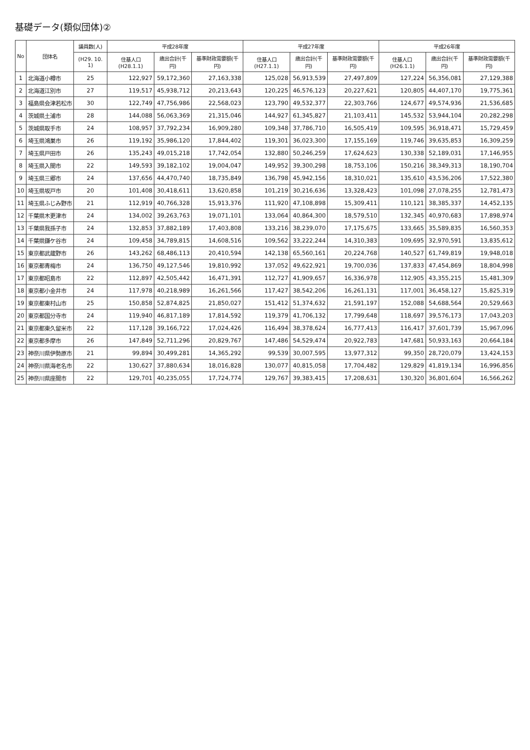基礎データ(類似団体)②
| No | 団体名 | 議員数(人) | 平成28年度 | | | 平成27年度 | | | 平成26年度 | | |
| --- | --- | --- | --- | --- | --- | --- | --- | --- | --- | --- | --- |
| | | (H29. 10. 1) | 住基人口(H28.1.1) | 歳出合計(千円) | 基準財政需要額(千円) | 住基人口(H27.1.1) | 歳出合計(千円) | 基準財政需要額(千円) | 住基人口(H26.1.1) | 歳出合計(千円) | 基準財政需要額(千円) |
| 1 | 北海道小樽市 | 25 | 122,927 | 59,172,360 | 27,163,338 | 125,028 | 56,913,539 | 27,497,809 | 127,224 | 56,356,081 | 27,129,388 |
| 2 | 北海道江別市 | 27 | 119,517 | 45,938,712 | 20,213,643 | 120,225 | 46,576,123 | 20,227,621 | 120,805 | 44,407,170 | 19,775,361 |
| 3 | 福島県会津若松市 | 30 | 122,749 | 47,756,986 | 22,568,023 | 123,790 | 49,532,377 | 22,303,766 | 124,677 | 49,574,936 | 21,536,685 |
| 4 | 茨城県土浦市 | 28 | 144,088 | 56,063,369 | 21,315,046 | 144,927 | 61,345,827 | 21,103,411 | 145,532 | 53,944,104 | 20,282,298 |
| 5 | 茨城県取手市 | 24 | 108,957 | 37,792,234 | 16,909,280 | 109,348 | 37,786,710 | 16,505,419 | 109,595 | 36,918,471 | 15,729,459 |
| 6 | 埼玉県鴻巣市 | 26 | 119,192 | 35,986,120 | 17,844,402 | 119,301 | 36,023,300 | 17,155,169 | 119,746 | 39,635,853 | 16,309,259 |
| 7 | 埼玉県戸田市 | 26 | 135,243 | 49,015,218 | 17,742,054 | 132,880 | 50,246,259 | 17,624,623 | 130,338 | 52,189,031 | 17,146,955 |
| 8 | 埼玉県入間市 | 22 | 149,593 | 39,182,102 | 19,004,047 | 149,952 | 39,300,298 | 18,753,106 | 150,216 | 38,349,313 | 18,190,704 |
| 9 | 埼玉県三郷市 | 24 | 137,656 | 44,470,740 | 18,735,849 | 136,798 | 45,942,156 | 18,310,021 | 135,610 | 43,536,206 | 17,522,380 |
| 10 | 埼玉県坂戸市 | 20 | 101,408 | 30,418,611 | 13,620,858 | 101,219 | 30,216,636 | 13,328,423 | 101,098 | 27,078,255 | 12,781,473 |
| 11 | 埼玉県ふじみ野市 | 21 | 112,919 | 40,766,328 | 15,913,376 | 111,920 | 47,108,898 | 15,309,411 | 110,121 | 38,385,337 | 14,452,135 |
| 12 | 千葉県木更津市 | 24 | 134,002 | 39,263,763 | 19,071,101 | 133,064 | 40,864,300 | 18,579,510 | 132,345 | 40,970,683 | 17,898,974 |
| 13 | 千葉県我孫子市 | 24 | 132,853 | 37,882,189 | 17,403,808 | 133,216 | 38,239,070 | 17,175,675 | 133,665 | 35,589,835 | 16,560,353 |
| 14 | 千葉県鎌ケ谷市 | 24 | 109,458 | 34,789,815 | 14,608,516 | 109,562 | 33,222,244 | 14,310,383 | 109,695 | 32,970,591 | 13,835,612 |
| 15 | 東京都武蔵野市 | 26 | 143,262 | 68,486,113 | 20,410,594 | 142,138 | 65,560,161 | 20,224,768 | 140,527 | 61,749,819 | 19,948,018 |
| 16 | 東京都青梅市 | 24 | 136,750 | 49,127,546 | 19,810,992 | 137,052 | 49,622,921 | 19,700,036 | 137,833 | 47,454,869 | 18,804,998 |
| 17 | 東京都昭島市 | 22 | 112,897 | 42,505,442 | 16,471,391 | 112,727 | 41,909,657 | 16,336,978 | 112,905 | 43,355,215 | 15,481,309 |
| 18 | 東京都小金井市 | 24 | 117,978 | 40,218,989 | 16,261,566 | 117,427 | 38,542,206 | 16,261,131 | 117,001 | 36,458,127 | 15,825,319 |
| 19 | 東京都東村山市 | 25 | 150,858 | 52,874,825 | 21,850,027 | 151,412 | 51,374,632 | 21,591,197 | 152,088 | 54,688,564 | 20,529,663 |
| 20 | 東京都国分寺市 | 24 | 119,940 | 46,817,189 | 17,814,592 | 119,379 | 41,706,132 | 17,799,648 | 118,697 | 39,576,173 | 17,043,203 |
| 21 | 東京都東久留米市 | 22 | 117,128 | 39,166,722 | 17,024,426 | 116,494 | 38,378,624 | 16,777,413 | 116,417 | 37,601,739 | 15,967,096 |
| 22 | 東京都多摩市 | 26 | 147,849 | 52,711,296 | 20,829,767 | 147,486 | 54,529,474 | 20,922,783 | 147,681 | 50,933,163 | 20,664,184 |
| 23 | 神奈川県伊勢原市 | 21 | 99,894 | 30,499,281 | 14,365,292 | 99,539 | 30,007,595 | 13,977,312 | 99,350 | 28,720,079 | 13,424,153 |
| 24 | 神奈川県海老名市 | 22 | 130,627 | 37,880,634 | 18,016,828 | 130,077 | 40,815,058 | 17,704,482 | 129,829 | 41,819,134 | 16,996,856 |
| 25 | 神奈川県座間市 | 22 | 129,701 | 40,235,055 | 17,724,774 | 129,767 | 39,383,415 | 17,208,631 | 130,320 | 36,801,604 | 16,566,262 |